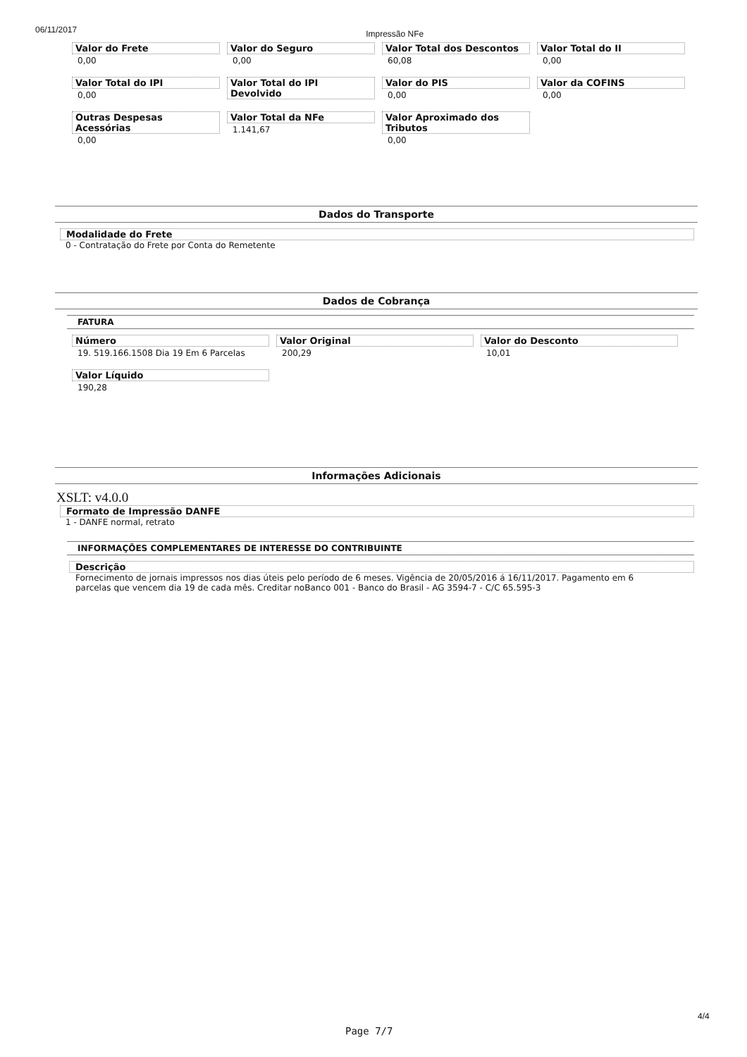06/11/2017 Impressão NFe
Valor do Frete
0,00
Valor do Seguro
0,00
Valor Total dos Descontos
60,08
Valor Total do II
0,00
Valor Total do IPI
0,00
Valor Total do IPI Devolvido
Valor do PIS
0,00
Valor da COFINS
0,00
Outras Despesas Acessórias
0,00
Valor Total da NFe
1.141,67
Valor Aproximado dos Tributos
0,00
Dados do Transporte
Modalidade do Frete
0 - Contratação do Frete por Conta do Remetente
Dados de Cobrança
FATURA
Número
19. 519.166.1508 Dia 19 Em 6 Parcelas
Valor Original
200,29
Valor do Desconto
10,01
Valor Líquido
190,28
Informações Adicionais
XSLT: v4.0.0
Formato de Impressão DANFE
1 - DANFE normal, retrato
INFORMAÇÕES COMPLEMENTARES DE INTERESSE DO CONTRIBUINTE
Descrição
Fornecimento de jornais impressos nos dias úteis pelo período de 6 meses. Vigência de 20/05/2016 á 16/11/2017. Pagamento em 6 parcelas que vencem dia 19 de cada mês. Creditar noBanco 001 - Banco do Brasil - AG 3594-7 - C/C 65.595-3
4/4
Page 7/7